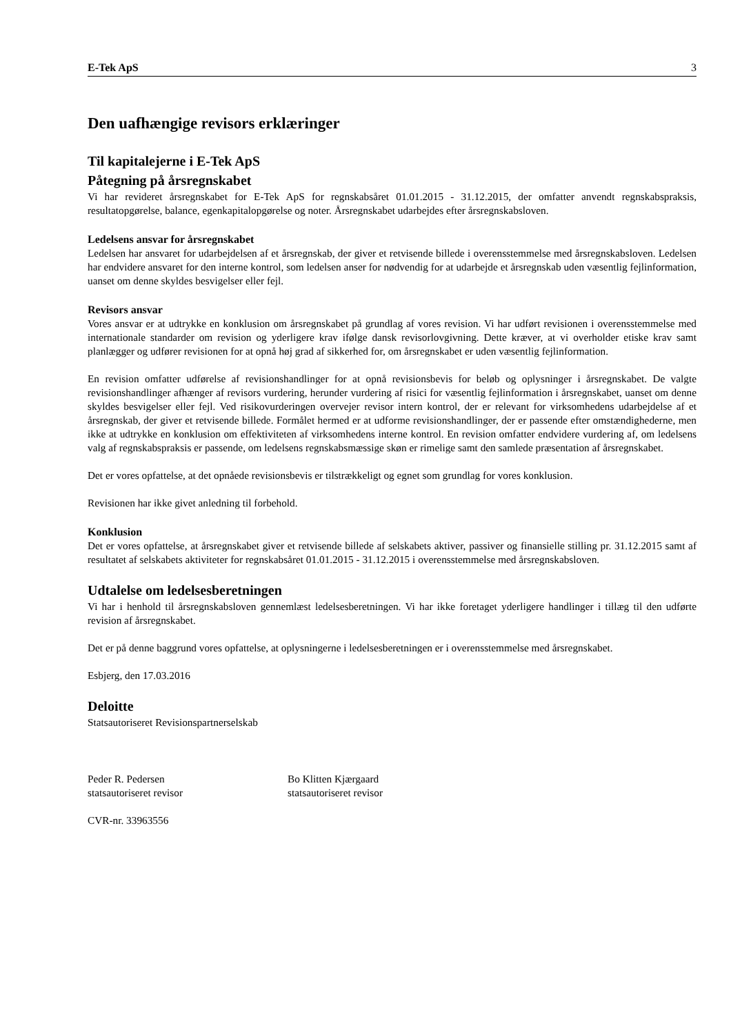E-Tek ApS 3
Den uafhængige revisors erklæringer
Til kapitalejerne i E-Tek ApS
Påtegning på årsregnskabet
Vi har revideret årsregnskabet for E-Tek ApS for regnskabsåret 01.01.2015 - 31.12.2015, der omfatter anvendt regnskabspraksis, resultatopgørelse, balance, egenkapitalopgørelse og noter. Årsregnskabet udarbejdes efter årsregnskabsloven.
Ledelsens ansvar for årsregnskabet
Ledelsen har ansvaret for udarbejdelsen af et årsregnskab, der giver et retvisende billede i overensstemmelse med årsregnskabsloven. Ledelsen har endvidere ansvaret for den interne kontrol, som ledelsen anser for nødvendig for at udarbejde et årsregnskab uden væsentlig fejlinformation, uanset om denne skyldes besvigelser eller fejl.
Revisors ansvar
Vores ansvar er at udtrykke en konklusion om årsregnskabet på grundlag af vores revision. Vi har udført revisionen i overensstemmelse med internationale standarder om revision og yderligere krav ifølge dansk revisorlovgivning. Dette kræver, at vi overholder etiske krav samt planlægger og udfører revisionen for at opnå høj grad af sikkerhed for, om årsregnskabet er uden væsentlig fejlinformation.
En revision omfatter udførelse af revisionshandlinger for at opnå revisionsbevis for beløb og oplysninger i årsregnskabet. De valgte revisionshandlinger afhænger af revisors vurdering, herunder vurdering af risici for væsentlig fejlinformation i årsregnskabet, uanset om denne skyldes besvigelser eller fejl. Ved risikovurderingen overvejer revisor intern kontrol, der er relevant for virksomhedens udarbejdelse af et årsregnskab, der giver et retvisende billede. Formålet hermed er at udforme revisionshandlinger, der er passende efter omstændighederne, men ikke at udtrykke en konklusion om effektiviteten af virksomhedens interne kontrol. En revision omfatter endvidere vurdering af, om ledelsens valg af regnskabspraksis er passende, om ledelsens regnskabsmæssige skøn er rimelige samt den samlede præsentation af årsregnskabet.
Det er vores opfattelse, at det opnåede revisionsbevis er tilstrækkeligt og egnet som grundlag for vores konklusion.
Revisionen har ikke givet anledning til forbehold.
Konklusion
Det er vores opfattelse, at årsregnskabet giver et retvisende billede af selskabets aktiver, passiver og finansielle stilling pr. 31.12.2015 samt af resultatet af selskabets aktiviteter for regnskabsåret 01.01.2015 - 31.12.2015 i overensstemmelse med årsregnskabsloven.
Udtalelse om ledelsesberetningen
Vi har i henhold til årsregnskabsloven gennemlæst ledelsesberetningen. Vi har ikke foretaget yderligere handlinger i tillæg til den udførte revision af årsregnskabet.
Det er på denne baggrund vores opfattelse, at oplysningerne i ledelsesberetningen er i overensstemmelse med årsregnskabet.
Esbjerg, den 17.03.2016
Deloitte
Statsautoriseret Revisionspartnerselskab
Peder R. Pedersen
statsautoriseret revisor
Bo Klitten Kjærgaard
statsautoriseret revisor
CVR-nr. 33963556